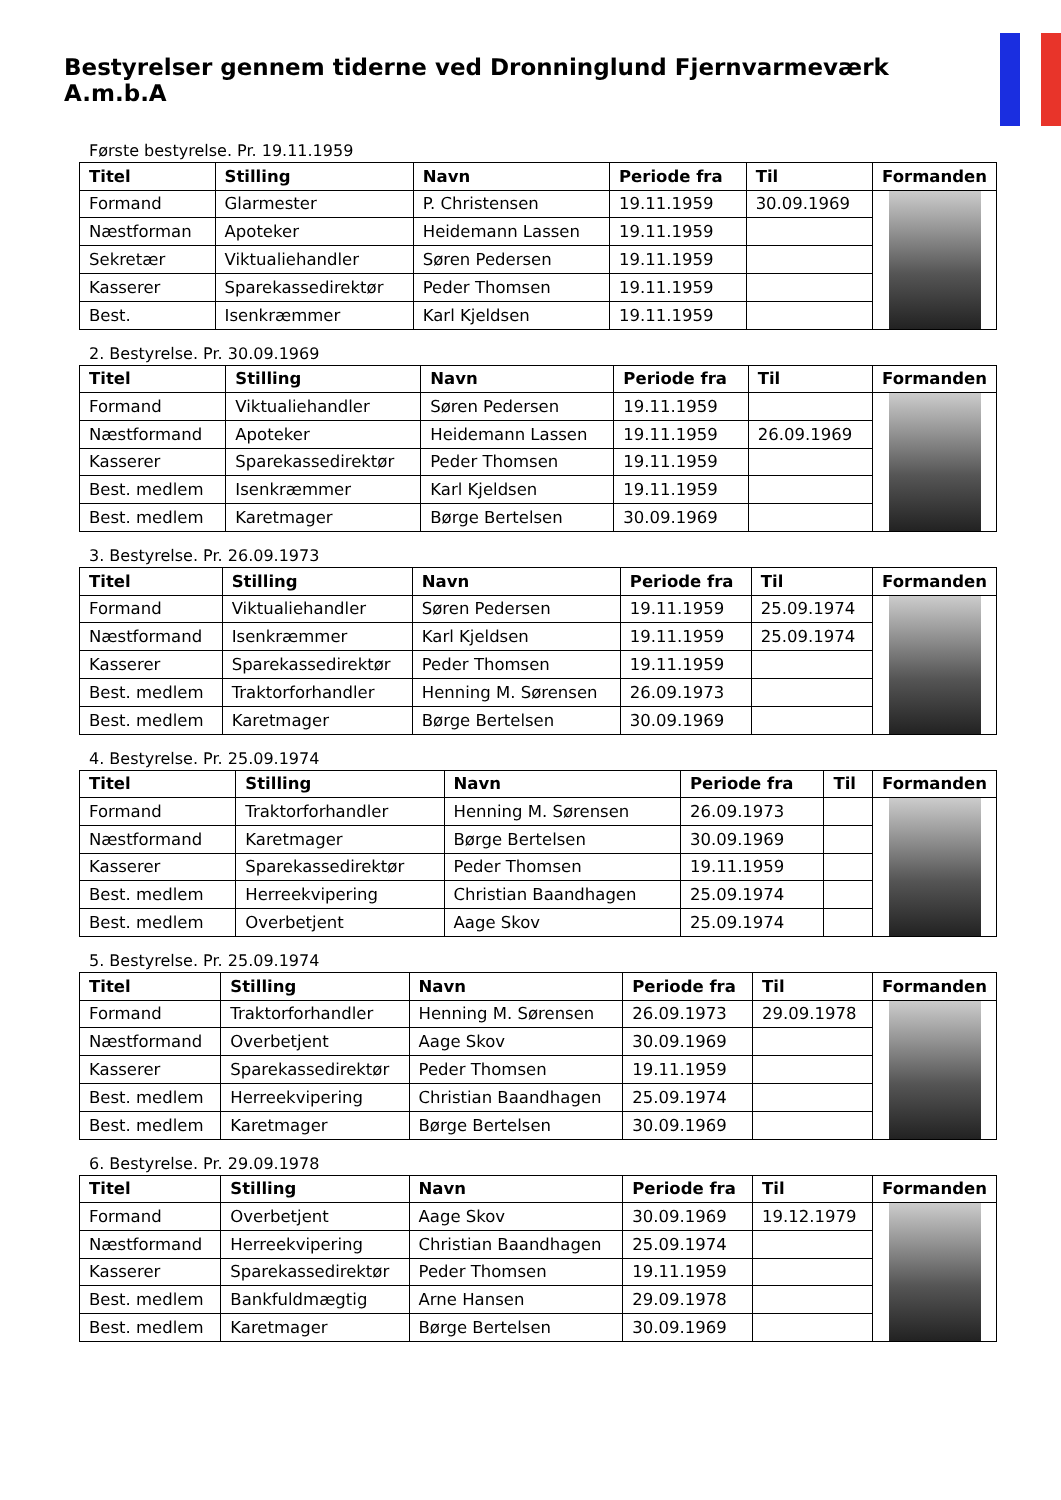Bestyrelser gennem tiderne ved Dronninglund Fjernvarmeværk A.m.b.A
Første bestyrelse. Pr. 19.11.1959
| Titel | Stilling | Navn | Periode fra | Til | Formanden |
| --- | --- | --- | --- | --- | --- |
| Formand | Glarmester | P. Christensen | 19.11.1959 | 30.09.1969 | |
| Næstforman | Apoteker | Heidemann Lassen | 19.11.1959 | | |
| Sekretær | Viktualiehandler | Søren Pedersen | 19.11.1959 | | |
| Kasserer | Sparekassedirektør | Peder Thomsen | 19.11.1959 | | |
| Best. | Isenkræmmer | Karl Kjeldsen | 19.11.1959 | | |
2. Bestyrelse. Pr. 30.09.1969
| Titel | Stilling | Navn | Periode fra | Til | Formanden |
| --- | --- | --- | --- | --- | --- |
| Formand | Viktualiehandler | Søren Pedersen | 19.11.1959 | | |
| Næstformand | Apoteker | Heidemann Lassen | 19.11.1959 | 26.09.1969 | |
| Kasserer | Sparekassedirektør | Peder Thomsen | 19.11.1959 | | |
| Best. medlem | Isenkræmmer | Karl Kjeldsen | 19.11.1959 | | |
| Best. medlem | Karetmager | Børge Bertelsen | 30.09.1969 | | |
3. Bestyrelse. Pr. 26.09.1973
| Titel | Stilling | Navn | Periode fra | Til | Formanden |
| --- | --- | --- | --- | --- | --- |
| Formand | Viktualiehandler | Søren Pedersen | 19.11.1959 | 25.09.1974 | |
| Næstformand | Isenkræmmer | Karl Kjeldsen | 19.11.1959 | 25.09.1974 | |
| Kasserer | Sparekassedirektør | Peder Thomsen | 19.11.1959 | | |
| Best. medlem | Traktorforhandler | Henning M. Sørensen | 26.09.1973 | | |
| Best. medlem | Karetmager | Børge Bertelsen | 30.09.1969 | | |
4. Bestyrelse. Pr. 25.09.1974
| Titel | Stilling | Navn | Periode fra | Til | Formanden |
| --- | --- | --- | --- | --- | --- |
| Formand | Traktorforhandler | Henning M. Sørensen | 26.09.1973 | | |
| Næstformand | Karetmager | Børge Bertelsen | 30.09.1969 | | |
| Kasserer | Sparekassedirektør | Peder Thomsen | 19.11.1959 | | |
| Best. medlem | Herreekvipering | Christian Baandhagen | 25.09.1974 | | |
| Best. medlem | Overbetjent | Aage Skov | 25.09.1974 | | |
5. Bestyrelse. Pr. 25.09.1974
| Titel | Stilling | Navn | Periode fra | Til | Formanden |
| --- | --- | --- | --- | --- | --- |
| Formand | Traktorforhandler | Henning M. Sørensen | 26.09.1973 | 29.09.1978 | |
| Næstformand | Overbetjent | Aage Skov | 30.09.1969 | | |
| Kasserer | Sparekassedirektør | Peder Thomsen | 19.11.1959 | | |
| Best. medlem | Herreekvipering | Christian Baandhagen | 25.09.1974 | | |
| Best. medlem | Karetmager | Børge Bertelsen | 30.09.1969 | | |
6. Bestyrelse. Pr. 29.09.1978
| Titel | Stilling | Navn | Periode fra | Til | Formanden |
| --- | --- | --- | --- | --- | --- |
| Formand | Overbetjent | Aage Skov | 30.09.1969 | 19.12.1979 | |
| Næstformand | Herreekvipering | Christian Baandhagen | 25.09.1974 | | |
| Kasserer | Sparekassedirektør | Peder Thomsen | 19.11.1959 | | |
| Best. medlem | Bankfuldmægtig | Arne Hansen | 29.09.1978 | | |
| Best. medlem | Karetmager | Børge Bertelsen | 30.09.1969 | | |